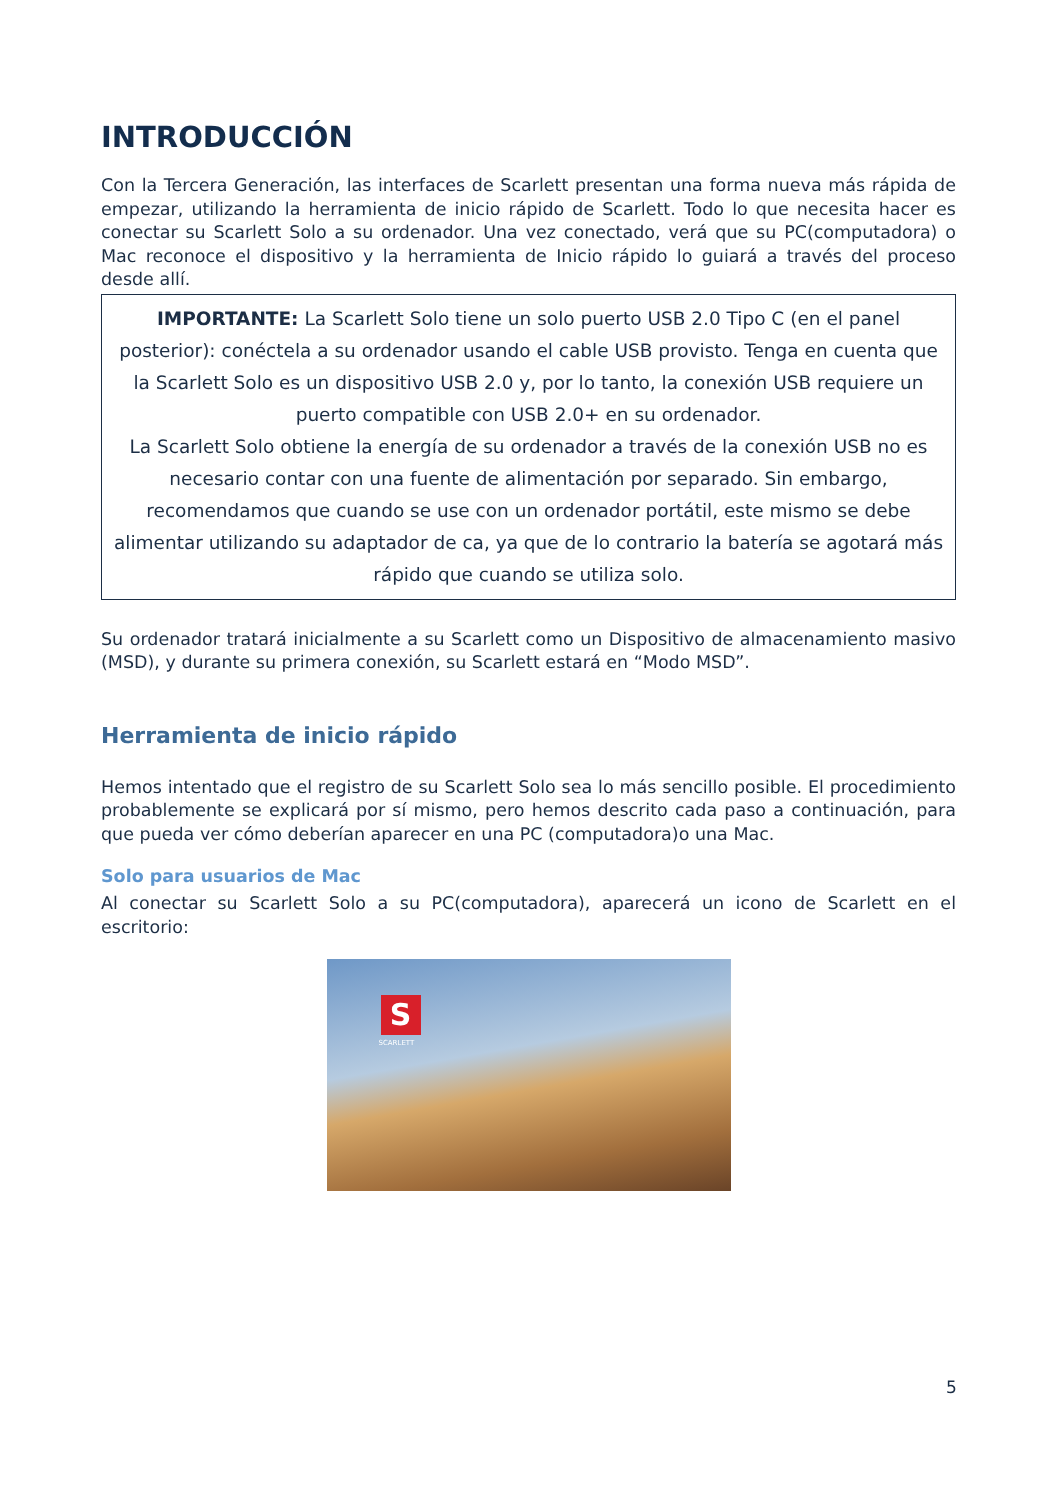INTRODUCCIÓN
Con la Tercera Generación, las interfaces de Scarlett presentan una forma nueva más rápida de empezar, utilizando la herramienta de inicio rápido de Scarlett. Todo lo que necesita hacer es conectar su Scarlett Solo a su ordenador. Una vez conectado, verá que su PC(computadora) o Mac reconoce el dispositivo y la herramienta de Inicio rápido lo guiará a través del proceso desde allí.
IMPORTANTE: La Scarlett Solo tiene un solo puerto USB 2.0 Tipo C (en el panel posterior): conéctela a su ordenador usando el cable USB provisto. Tenga en cuenta que la Scarlett Solo es un dispositivo USB 2.0 y, por lo tanto, la conexión USB requiere un puerto compatible con USB 2.0+ en su ordenador.
La Scarlett Solo obtiene la energía de su ordenador a través de la conexión USB no es necesario contar con una fuente de alimentación por separado. Sin embargo, recomendamos que cuando se use con un ordenador portátil, este mismo se debe alimentar utilizando su adaptador de ca, ya que de lo contrario la batería se agotará más rápido que cuando se utiliza solo.
Su ordenador tratará inicialmente a su Scarlett como un Dispositivo de almacenamiento masivo (MSD), y durante su primera conexión, su Scarlett estará en “Modo MSD”.
Herramienta de inicio rápido
Hemos intentado que el registro de su Scarlett Solo sea lo más sencillo posible. El procedimiento probablemente se explicará por sí mismo, pero hemos descrito cada paso a continuación, para que pueda ver cómo deberían aparecer en una PC (computadora)o una Mac.
Solo para usuarios de Mac
Al conectar su Scarlett Solo a su PC(computadora), aparecerá un icono de Scarlett en el escritorio:
S
SCARLETT
5